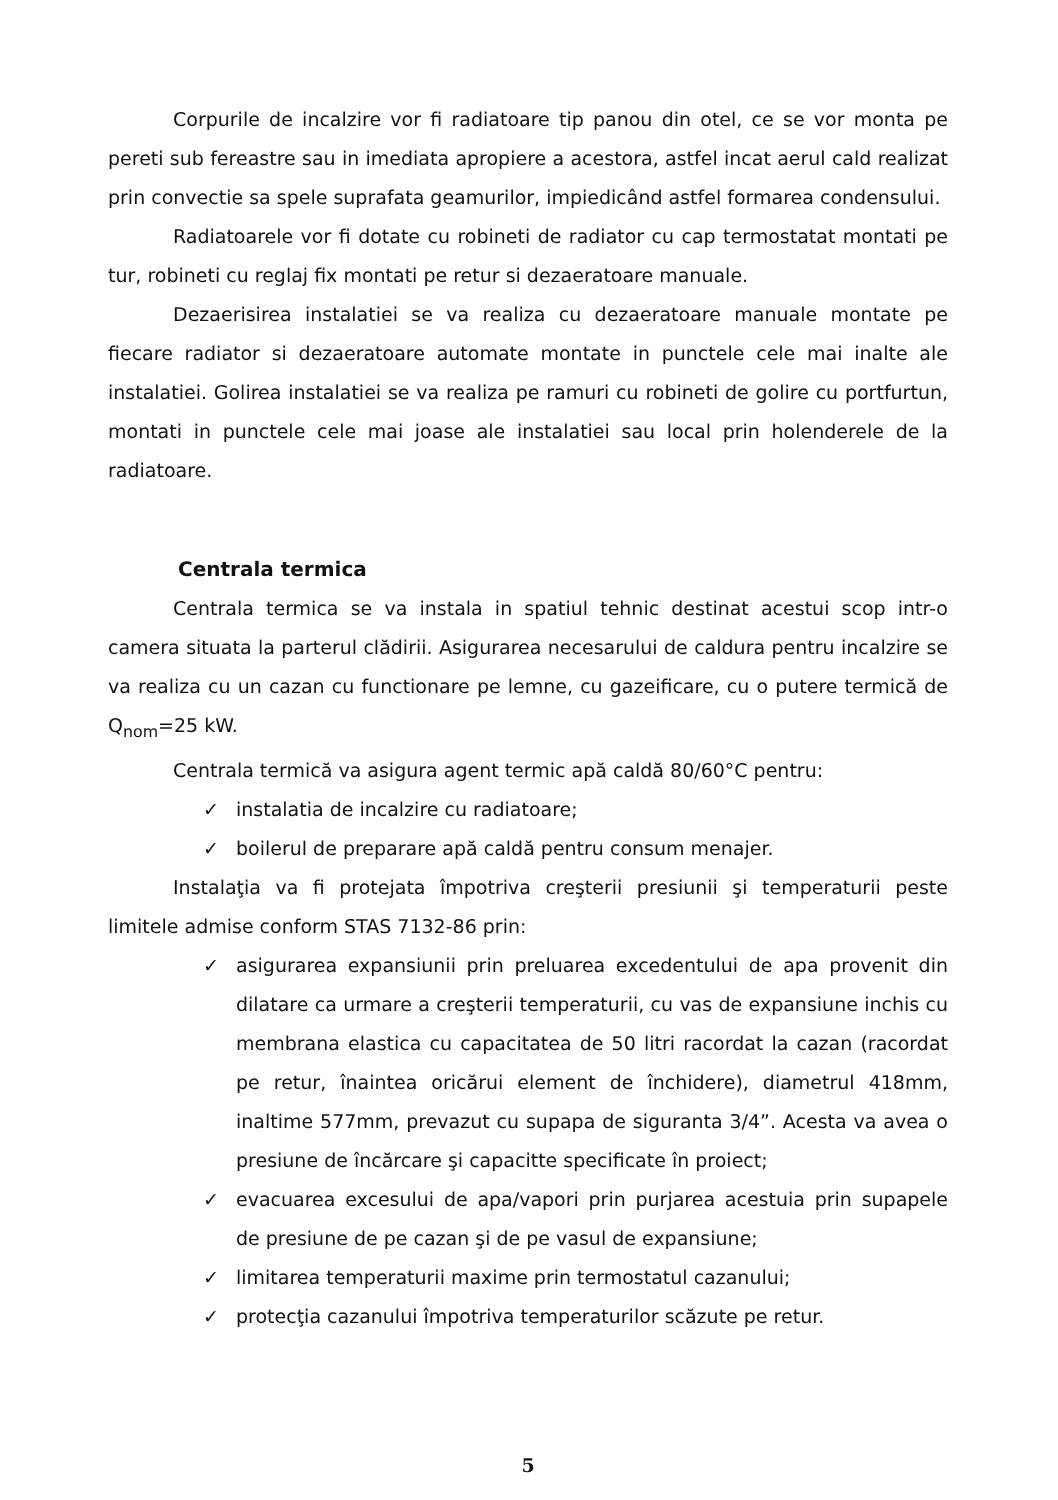Corpurile de incalzire vor fi radiatoare tip panou din otel, ce se vor monta pe pereti sub fereastre sau in imediata apropiere a acestora, astfel incat aerul cald realizat prin convectie sa spele suprafata geamurilor, impiedicând astfel formarea condensului.
Radiatoarele vor fi dotate cu robineti de radiator cu cap termostatat montati pe tur, robineti cu reglaj fix montati pe retur si dezaeratoare manuale.
Dezaerisirea instalatiei se va realiza cu dezaeratoare manuale montate pe fiecare radiator si dezaeratoare automate montate in punctele cele mai inalte ale instalatiei. Golirea instalatiei se va realiza pe ramuri cu robineti de golire cu portfurtun, montati in punctele cele mai joase ale instalatiei sau local prin holenderele de la radiatoare.
Centrala termica
Centrala termica se va instala in spatiul tehnic destinat acestui scop intr-o camera situata la parterul clădirii. Asigurarea necesarului de caldura pentru incalzire se va realiza cu un cazan cu functionare pe lemne, cu gazeificare, cu o putere termică de Q<sub>nom</sub>=25 kW.
Centrala termică va asigura agent termic apă caldă 80/60°C pentru:
✓ instalatia de incalzire cu radiatoare;
✓ boilerul de preparare apă caldă pentru consum menajer.
Instalaţia va fi protejata împotriva creşterii presiunii şi temperaturii peste limitele admise conform STAS 7132-86 prin:
✓ asigurarea expansiunii prin preluarea excedentului de apa provenit din dilatare ca urmare a creşterii temperaturii, cu vas de expansiune inchis cu membrana elastica cu capacitatea de 50 litri racordat la cazan (racordat pe retur, înaintea oricărui element de închidere), diametrul 418mm, inaltime 577mm, prevazut cu supapa de siguranta 3/4”. Acesta va avea o presiune de încărcare şi capacitte specificate în proiect;
✓ evacuarea excesului de apa/vapori prin purjarea acestuia prin supapele de presiune de pe cazan şi de pe vasul de expansiune;
✓ limitarea temperaturii maxime prin termostatul cazanului;
✓ protecţia cazanului împotriva temperaturilor scăzute pe retur.
5